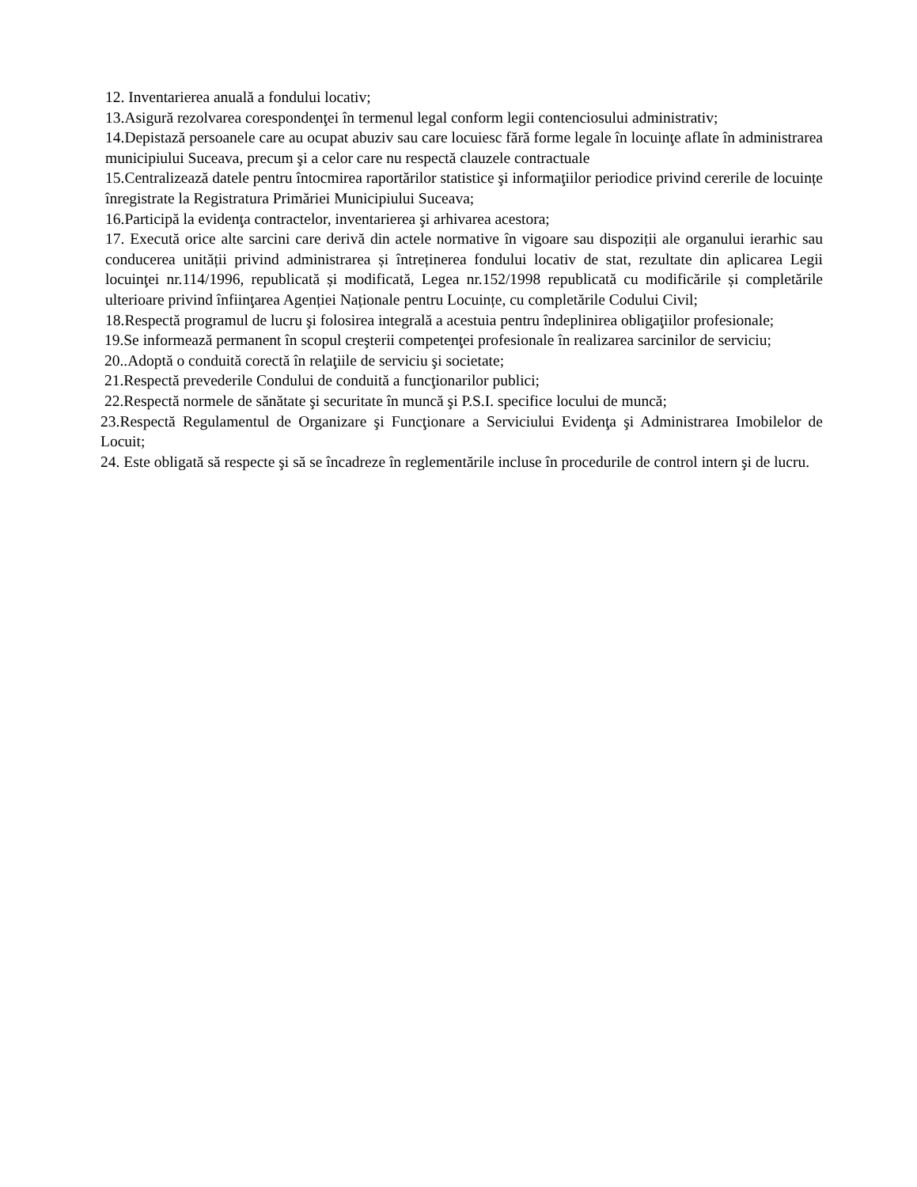12. Inventarierea anuală a fondului locativ;
13.Asigură rezolvarea corespondenţei în termenul legal conform legii contenciosului administrativ;
14.Depistază persoanele care au ocupat abuziv sau care locuiesc fără forme legale în locuinţe aflate în administrarea municipiului Suceava, precum şi a celor care nu respectă clauzele contractuale
15.Centralizează datele pentru întocmirea raportărilor statistice şi informaţiilor periodice privind cererile de locuințe înregistrate la Registratura Primăriei Municipiului Suceava;
16.Participă la evidenţa contractelor, inventarierea şi arhivarea acestora;
17. Execută orice alte sarcini care derivă din actele normative în vigoare sau dispoziții ale organului ierarhic sau conducerea unității privind administrarea și întreținerea fondului locativ de stat, rezultate din aplicarea Legii locuinţei nr.114/1996, republicată și modificată, Legea nr.152/1998 republicată cu modificările și completările ulterioare privind înfiinţarea Agenției Naționale pentru Locuințe, cu completările Codului Civil;
18.Respectă programul de lucru şi folosirea integrală a acestuia pentru îndeplinirea obligaţiilor profesionale;
19.Se informează permanent în scopul creşterii competenţei profesionale în realizarea sarcinilor de serviciu;
20..Adoptă o conduită corectă în relaţiile de serviciu şi societate;
21.Respectă prevederile Condului de conduită a funcţionarilor publici;
22.Respectă normele de sănătate şi securitate în muncă şi P.S.I. specifice locului de muncă;
23.Respectă Regulamentul de Organizare şi Funcţionare a Serviciului Evidenţa şi Administrarea Imobilelor de Locuit;
24. Este obligată să respecte şi să se încadreze în reglementările incluse în procedurile de control intern şi de lucru.